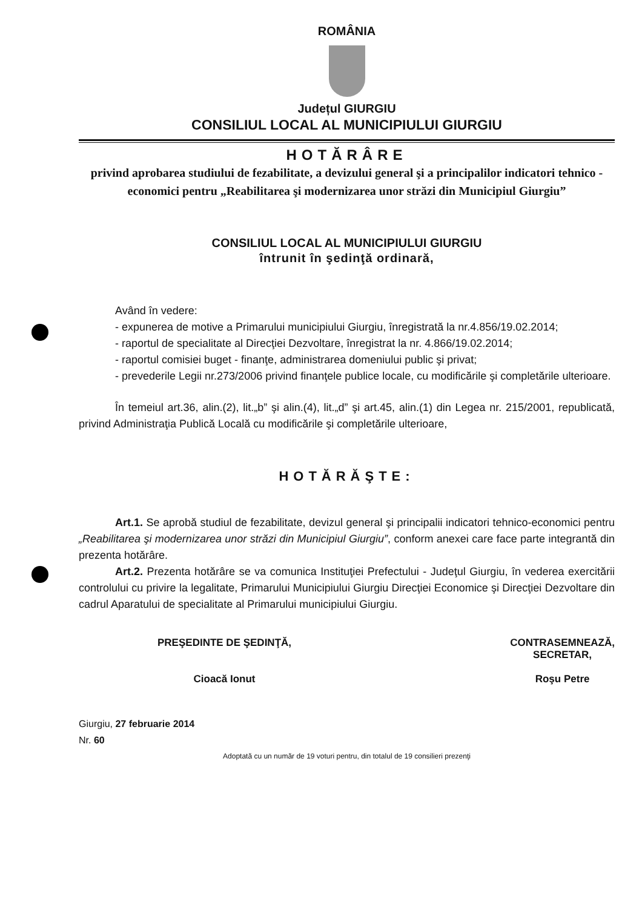ROMÂNIA
Județul GIURGIU
CONSILIUL LOCAL AL MUNICIPIULUI GIURGIU
HOTĂRÂRE
privind aprobarea studiului de fezabilitate, a devizului general şi a principalilor indicatori tehnico - economici pentru „Reabilitarea şi modernizarea unor străzi din Municipiul Giurgiu”
CONSILIUL LOCAL AL MUNICIPIULUI GIURGIU
întrunit în şedinţă ordinară,
Având în vedere:
- expunerea de motive a Primarului municipiului Giurgiu, înregistrată la nr.4.856/19.02.2014;
- raportul de specialitate al Direcţiei Dezvoltare, înregistrat la nr. 4.866/19.02.2014;
- raportul comisiei buget - finanţe, administrarea domeniului public şi privat;
- prevederile Legii nr.273/2006 privind finanţele publice locale, cu modificările şi completările ulterioare.
În temeiul art.36, alin.(2), lit.„b” şi alin.(4), lit.„d” şi art.45, alin.(1) din Legea nr. 215/2001, republicată, privind Administraţia Publică Locală cu modificările şi completările ulterioare,
HOTĂRĂŞTE:
Art.1. Se aprobă studiul de fezabilitate, devizul general şi principalii indicatori tehnico-economici pentru „Reabilitarea şi modernizarea unor străzi din Municipiul Giurgiu”, conform anexei care face parte integrantă din prezenta hotărâre.
Art.2. Prezenta hotărâre se va comunica Instituţiei Prefectului - Judeţul Giurgiu, în vederea exercitării controlului cu privire la legalitate, Primarului Municipiului Giurgiu Direcţiei Economice şi Direcţiei Dezvoltare din cadrul Aparatului de specialitate al Primarului municipiului Giurgiu.
PREŞEDINTE DE ŞEDINŢĂ,
Cioacă Ionut
CONTRASEMNEAZĂ,
SECRETAR,
Roşu Petre
Giurgiu, 27 februarie 2014
Nr. 60
Adoptată cu un număr de 19 voturi pentru, din totalul de 19 consilieri prezenţi